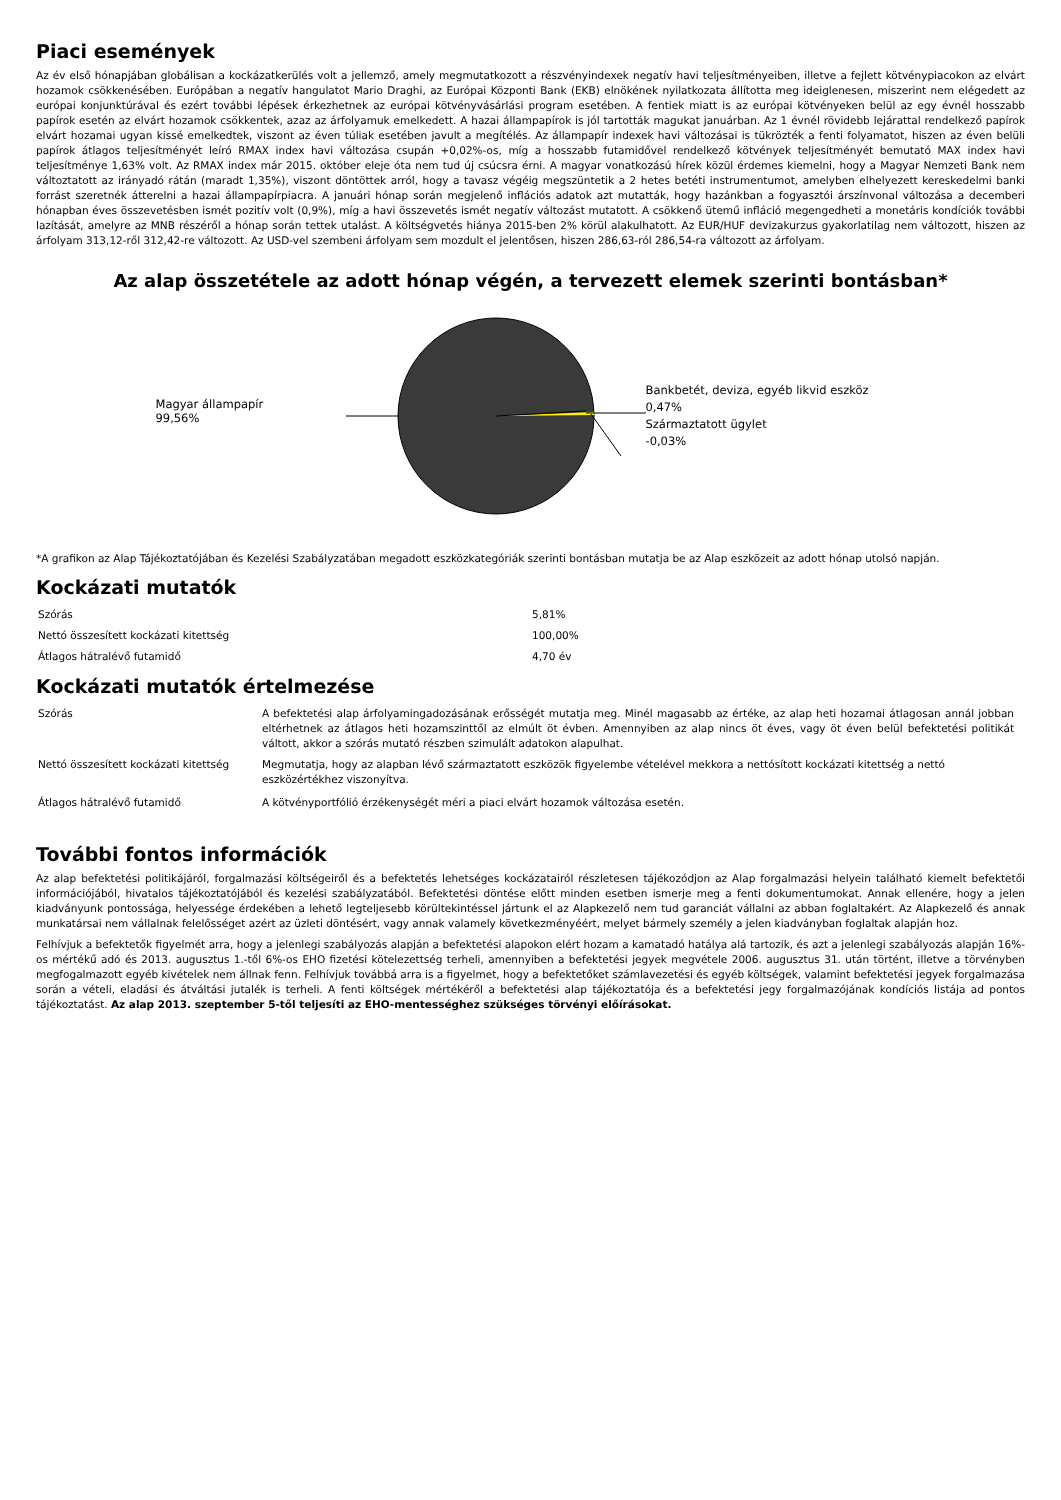Piaci események
Az év első hónapjában globálisan a kockázatkerülés volt a jellemző, amely megmutatkozott a részvényindexek negatív havi teljesítményeiben, illetve a fejlett kötvénypiacokon az elvárt hozamok csökkenésében. Európában a negatív hangulatot Mario Draghi, az Európai Központi Bank (EKB) elnökének nyilatkozata állította meg ideiglenesen, miszerint nem elégedett az európai konjunktúrával és ezért további lépések érkezhetnek az európai kötvényvásárlási program esetében. A fentiek miatt is az európai kötvényeken belül az egy évnél hosszabb papírok esetén az elvárt hozamok csökkentek, azaz az árfolyamuk emelkedett. A hazai állampapírok is jól tartották magukat januárban. Az 1 évnél rövidebb lejárattal rendelkező papírok elvárt hozamai ugyan kissé emelkedtek, viszont az éven túliak esetében javult a megítélés. Az állampapír indexek havi változásai is tükrözték a fenti folyamatot, hiszen az éven belüli papírok átlagos teljesítményét leíró RMAX index havi változása csupán +0,02%-os, míg a hosszabb futamidővel rendelkező kötvények teljesítményét bemutató MAX index havi teljesítménye 1,63% volt. Az RMAX index már 2015. október eleje óta nem tud új csúcsra érni. A magyar vonatkozású hírek közül érdemes kiemelni, hogy a Magyar Nemzeti Bank nem változtatott az irányadó rátán (maradt 1,35%), viszont döntöttek arról, hogy a tavasz végéig megszüntetik a 2 hetes betéti instrumentumot, amelyben elhelyezett kereskedelmi banki forrást szeretnék átterelni a hazai állampapírpiacra. A januári hónap során megjelenő inflációs adatok azt mutatták, hogy hazánkban a fogyasztói árszínvonal változása a decemberi hónapban éves összevetésben ismét pozitív volt (0,9%), míg a havi összevetés ismét negatív változást mutatott. A csökkenő ütemű infláció megengedheti a monetáris kondíciók további lazítását, amelyre az MNB részéről a hónap során tettek utalást. A költségvetés hiánya 2015-ben 2% körül alakulhatott. Az EUR/HUF devizakurzus gyakorlatilag nem változott, hiszen az árfolyam 313,12-ről 312,42-re változott. Az USD-vel szembeni árfolyam sem mozdult el jelentősen, hiszen 286,63-ról 286,54-ra változott az árfolyam.
Az alap összetétele az adott hónap végén, a tervezett elemek szerinti bontásban*
Magyar állampapír
99,56%
Bankbetét, deviza, egyéb likvid eszköz
0,47%
Származtatott ügylet
-0,03%
*A grafikon az Alap Tájékoztatójában és Kezelési Szabályzatában megadott eszközkategóriák szerinti bontásban mutatja be az Alap eszközeit az adott hónap utolsó napján.
Kockázati mutatók
| Szórás | 5,81% |
| Nettó összesített kockázati kitettség | 100,00% |
| Átlagos hátralévő futamidő | 4,70 év |
Kockázati mutatók értelmezése
| Szórás | A befektetési alap árfolyamingadozásának erősségét mutatja meg. Minél magasabb az értéke, az alap heti hozamai átlagosan annál jobban eltérhetnek az átlagos heti hozamszinttől az elmúlt öt évben. Amennyiben az alap nincs öt éves, vagy öt éven belül befektetési politikát váltott, akkor a szórás mutató részben szimulált adatokon alapulhat. |
| Nettó összesített kockázati kitettség | Megmutatja, hogy az alapban lévő származtatott eszközök figyelembe vételével mekkora a nettósított kockázati kitettség a nettó eszközértékhez viszonyítva. |
| Átlagos hátralévő futamidő | A kötvényportfólió érzékenységét méri a piaci elvárt hozamok változása esetén. |
További fontos információk
Az alap befektetési politikájáról, forgalmazási költségeiről és a befektetés lehetséges kockázatairól részletesen tájékozódjon az Alap forgalmazási helyein található kiemelt befektetői információjából, hivatalos tájékoztatójából és kezelési szabályzatából. Befektetési döntése előtt minden esetben ismerje meg a fenti dokumentumokat. Annak ellenére, hogy a jelen kiadványunk pontossága, helyessége érdekében a lehető legteljesebb körültekintéssel jártunk el az Alapkezelő nem tud garanciát vállalni az abban foglaltakért. Az Alapkezelő és annak munkatársai nem vállalnak felelősséget azért az üzleti döntésért, vagy annak valamely következményéért, melyet bármely személy a jelen kiadványban foglaltak alapján hoz.
Felhívjuk a befektetők figyelmét arra, hogy a jelenlegi szabályozás alapján a befektetési alapokon elért hozam a kamatadó hatálya alá tartozik, és azt a jelenlegi szabályozás alapján 16%-os mértékű adó és 2013. augusztus 1.-től 6%-os EHO fizetési kötelezettség terheli, amennyiben a befektetési jegyek megvétele 2006. augusztus 31. után történt, illetve a törvényben megfogalmazott egyéb kivételek nem állnak fenn. Felhívjuk továbbá arra is a figyelmet, hogy a befektetőket számlavezetési és egyéb költségek, valamint befektetési jegyek forgalmazása során a vételi, eladási és átváltási jutalék is terheli. A fenti költségek mértékéről a befektetési alap tájékoztatója és a befektetési jegy forgalmazójának kondíciós listája ad pontos tájékoztatást. Az alap 2013. szeptember 5-től teljesíti az EHO-mentességhez szükséges törvényi előírásokat.